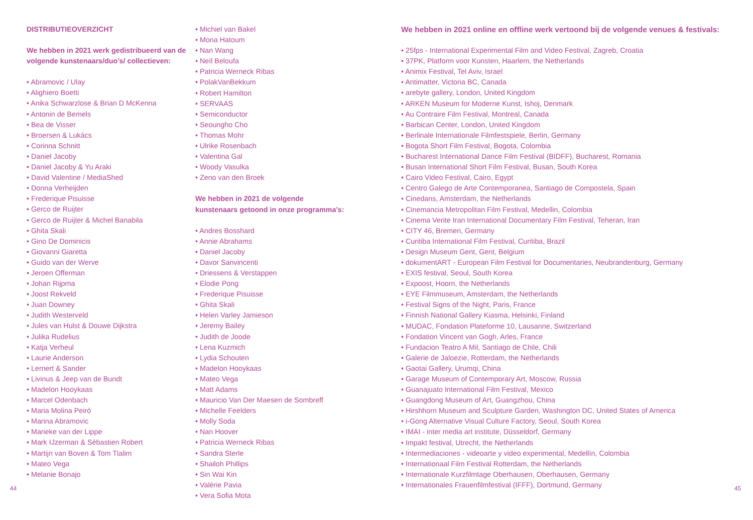44
DISTRIBUTIEOVERZICHT
We hebben in 2021 werk gedistribueerd van de volgende kunstenaars/duo’s/ collectieven:
• Abramovic / Ulay
• Alighiero Boetti
• Anika Schwarzlose & Brian D McKenna
• Antonin de Bemels
• Bea de Visser
• Broersen & Lukács
• Corinna Schnitt
• Daniel Jacoby
• Daniel Jacoby & Yu Araki
• David Valentine / MediaShed
• Donna Verheijden
• Frederique Pisuisse
• Gerco de Ruijter
• Gerco de Ruijter & Michel Banabila
• Ghita Skali
• Gino De Dominicis
• Giovanni Giaretta
• Guido van der Werve
• Jeroen Offerman
• Johan Rijpma
• Joost Rekveld
• Juan Downey
• Judith Westerveld
• Jules van Hulst & Douwe Dijkstra
• Julika Rudelius
• Katja Verheul
• Laurie Anderson
• Lernert & Sander
• Livinus & Jeep van de Bundt
• Madelon Hooykaas
• Marcel Odenbach
• Maria Molina Peiró
• Marina Abramovic
• Marieke van der Lippe
• Mark IJzerman & Sébastien Robert
• Martijn van Boven & Tom Tlalim
• Mateo Vega
• Melanie Bonajo
• Michiel van Bakel
• Mona Hatoum
• Nan Wang
• Neïl Beloufa
• Patricia Werneck Ribas
• PolakVanBekkum
• Robert Hamilton
• SERVAAS
• Semiconductor
• Seoungho Cho
• Thomas Mohr
• Ulrike Rosenbach
• Valentina Gal
• Woody Vasulka
• Zeno van den Broek
We hebben in 2021 de volgende
kunstenaars getoond in onze programma's:
• Andres Bosshard
• Annie Abrahams
• Daniel Jacoby
• Davor Sanvincenti
• Driessens & Verstappen
• Elodie Pong
• Frederique Pisuisse
• Ghita Skali
• Helen Varley Jamieson
• Jeremy Bailey
• Judith de Joode
• Lena Kuzmich
• Lydia Schouten
• Madelon Hooykaas
• Mateo Vega
• Matt Adams
• Mauricio Van Der Maesen de Sombreff
• Michelle Feelders
• Molly Soda
• Nan Hoover
• Patricia Werneck Ribas
• Sandra Sterle
• Shailoh Phillips
• Sin Wai Kin
• Valérie Pavia
• Vera Sofia Mota
We hebben in 2021 online en offline werk vertoond bij de volgende venues & festivals:
• 25fps - International Experimental Film and Video Festival, Zagreb, Croatia
• 37PK, Platform voor Kunsten, Haarlem, the Netherlands
• Animix Festival, Tel Aviv, Israel
• Antimatter, Victoria BC, Canada
• arebyte gallery, London, United Kingdom
• ARKEN Museum for Moderne Kunst, Ishoj, Denmark
• Au Contraire Film Festival, Montreal, Canada
• Barbican Center, London, United Kingdom
• Berlinale Internationale Filmfestspiele, Berlin, Germany
• Bogota Short Film Festival, Bogota, Colombia
• Bucharest International Dance Film Festival (BIDFF), Bucharest, Romania
• Busan International Short Film Festival, Busan, South Korea
• Cairo Video Festival, Cairo, Egypt
• Centro Galego de Arte Contemporanea, Santiago de Compostela, Spain
• Cinedans, Amsterdam, the Netherlands
• Cinemancia Metropolitan Film Festival, Medellin, Colombia
• Cinema Verite Iran International Documentary Film Festival, Teheran, Iran
• CITY 46, Bremen, Germany
• Curitiba International Film Festival, Curitiba, Brazil
• Design Museum Gent, Gent, Belgium
• dokumentART - European Film Festival for Documentaries, Neubrandenburg, Germany
• EXIS festival, Seoul, South Korea
• Expoost, Hoorn, the Netherlands
• EYE Filmmuseum, Amsterdam, the Netherlands
• Festival Signs of the Night, Paris, France
• Finnish National Gallery Kiasma, Helsinki, Finland
• MUDAC, Fondation Plateforme 10, Lausanne, Switzerland
• Fondation Vincent van Gogh, Arles, France
• Fundacion Teatro A Mil, Santiago de Chile, Chili
• Galerie de Jaloezie, Rotterdam, the Netherlands
• Gaotai Gallery, Urumqi, China
• Garage Museum of Contemporary Art, Moscow, Russia
• Guanajuato International Film Festival, Mexico
• Guangdong Museum of Art, Guangzhou, China
• Hirshhorn Museum and Sculpture Garden, Washington DC, United States of America
• i-Gong Alternative Visual Culture Factory, Seoul, South Korea
• IMAI - inter media art institute, Düsseldorf, Germany
• Impakt festival, Utrecht, the Netherlands
• Intermediaciones - videoarte y video experimental, Medellín, Colombia
• Internationaal Film Festival Rotterdam, the Netherlands
• Internationale Kurzfilmtage Oberhausen, Oberhausen, Germany
• Internationales Frauenfilmfestival (IFFF), Dortmund, Germany
45